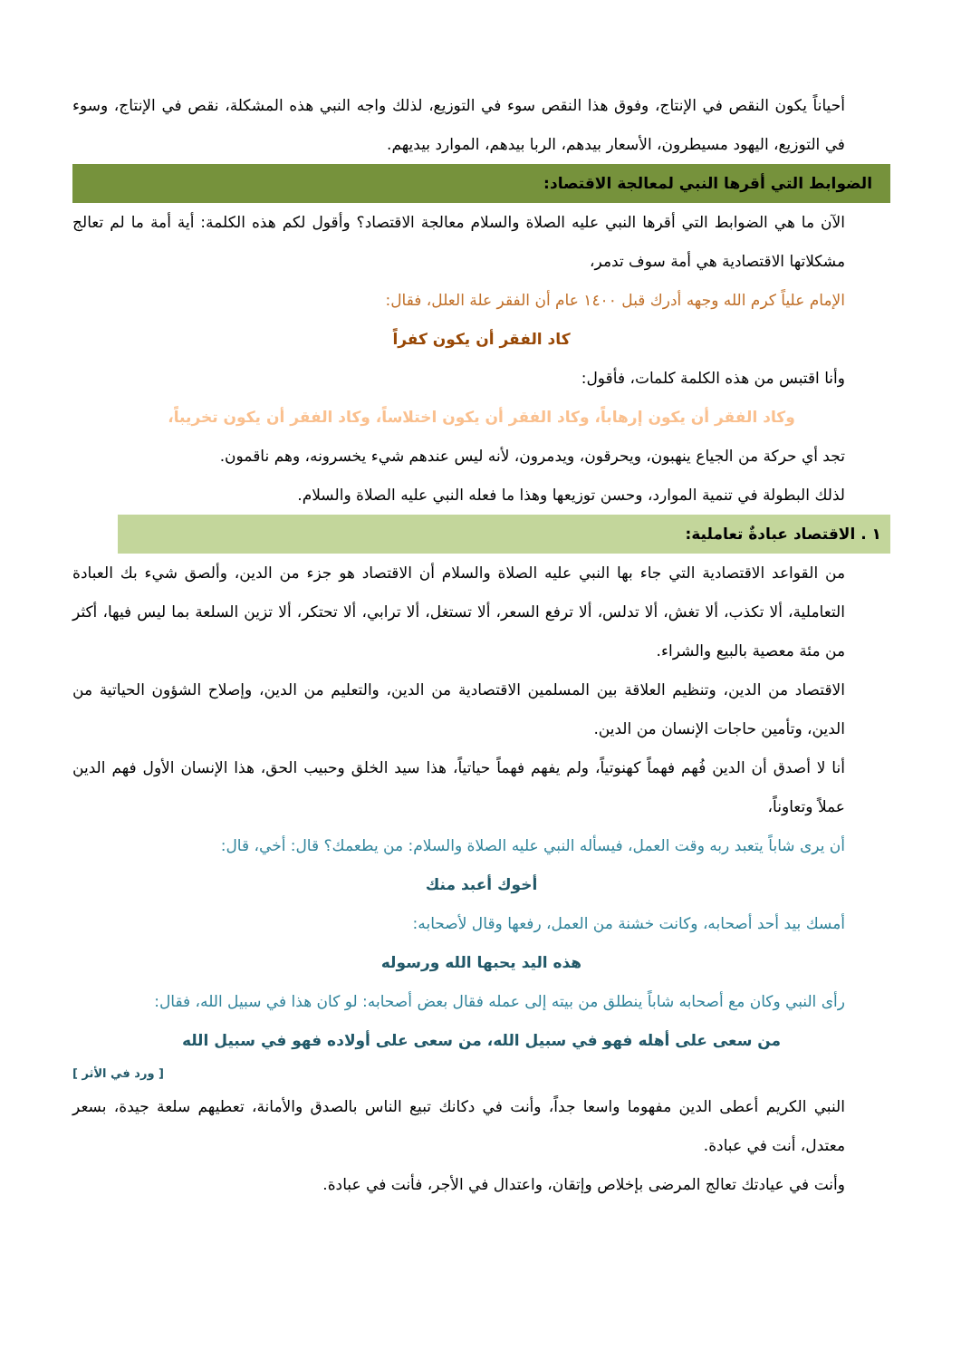أحياناً يكون النقص في الإنتاج، وفوق هذا النقص سوء في التوزيع، لذلك واجه النبي هذه المشكلة، نقص في الإنتاج، وسوء في التوزيع، اليهود مسيطرون، الأسعار بيدهم، الربا بيدهم، الموارد بيديهم.
الضوابط التي أقرها النبي لمعالجة الاقتصاد:
الآن ما هي الضوابط التي أقرها النبي عليه الصلاة والسلام معالجة الاقتصاد؟ وأقول لكم هذه الكلمة: أية أمة ما لم تعالج مشكلاتها الاقتصادية هي أمة سوف تدمر،
الإمام علياً كرم الله وجهه أدرك قبل ١٤٠٠ عام أن الفقر علة العلل، فقال:
كاد الفقر أن يكون كفراً
وأنا اقتبس من هذه الكلمة كلمات، فأقول:
وكاد الفقر أن يكون إرهاباً، وكاد الفقر أن يكون اختلاساً، وكاد الفقر أن يكون تخريباً،
تجد أي حركة من الجياع ينهبون، ويحرقون، ويدمرون، لأنه ليس عندهم شيء يخسرونه، وهم ناقمون.
لذلك البطولة في تنمية الموارد، وحسن توزيعها وهذا ما فعله النبي عليه الصلاة والسلام.
١ . الاقتصاد عبادةٌ تعاملية:
من القواعد الاقتصادية التي جاء بها النبي عليه الصلاة والسلام أن الاقتصاد هو جزء من الدين، وألصق شيء بك العبادة التعاملية، ألا تكذب، ألا تغش، ألا تدلس، ألا ترفع السعر، ألا تستغل، ألا ترابي، ألا تحتكر، ألا تزين السلعة بما ليس فيها، أكثر من مئة معصية بالبيع والشراء.
الاقتصاد من الدين، وتنظيم العلاقة بين المسلمين الاقتصادية من الدين، والتعليم من الدين، وإصلاح الشؤون الحياتية من الدين، وتأمين حاجات الإنسان من الدين.
أنا لا أصدق أن الدين فُهم فهماً كهنوتياً، ولم يفهم فهماً حياتياً، هذا سيد الخلق وحبيب الحق، هذا الإنسان الأول فهم الدين عملاً وتعاوناً،
أن يرى شاباً يتعبد ربه وقت العمل، فيسأله النبي عليه الصلاة والسلام: من يطعمك؟ قال: أخي، قال:
أخوك أعبد منك
أمسك بيد أحد أصحابه، وكانت خشنة من العمل، رفعها وقال لأصحابه:
هذه اليد يحبها الله ورسوله
رأى النبي وكان مع أصحابه شاباً ينطلق من بيته إلى عمله فقال بعض أصحابه: لو كان هذا في سبيل الله، فقال:
من سعى على أهله فهو في سبيل الله، من سعى على أولاده فهو في سبيل الله
[ ورد في الأثر ]
النبي الكريم أعطى الدين مفهوما واسعا جداً، وأنت في دكانك تبيع الناس بالصدق والأمانة، تعطيهم سلعة جيدة، بسعر معتدل، أنت في عبادة.
وأنت في عيادتك تعالج المرضى بإخلاص وإتقان، واعتدال في الأجر، فأنت في عبادة.